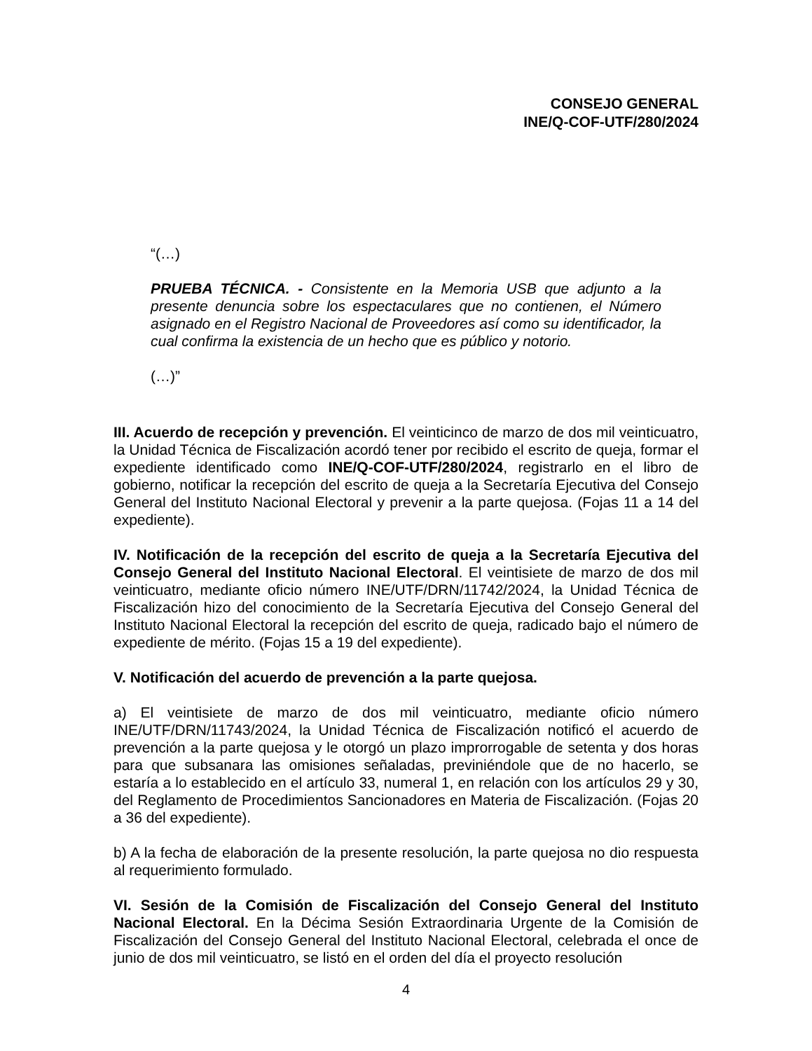CONSEJO GENERAL
INE/Q-COF-UTF/280/2024
“(…)
PRUEBA TÉCNICA. - Consistente en la Memoria USB que adjunto a la presente denuncia sobre los espectaculares que no contienen, el Número asignado en el Registro Nacional de Proveedores así como su identificador, la cual confirma la existencia de un hecho que es público y notorio.
(…)”
III. Acuerdo de recepción y prevención. El veinticinco de marzo de dos mil veinticuatro, la Unidad Técnica de Fiscalización acordó tener por recibido el escrito de queja, formar el expediente identificado como INE/Q-COF-UTF/280/2024, registrarlo en el libro de gobierno, notificar la recepción del escrito de queja a la Secretaría Ejecutiva del Consejo General del Instituto Nacional Electoral y prevenir a la parte quejosa. (Fojas 11 a 14 del expediente).
IV. Notificación de la recepción del escrito de queja a la Secretaría Ejecutiva del Consejo General del Instituto Nacional Electoral. El veintisiete de marzo de dos mil veinticuatro, mediante oficio número INE/UTF/DRN/11742/2024, la Unidad Técnica de Fiscalización hizo del conocimiento de la Secretaría Ejecutiva del Consejo General del Instituto Nacional Electoral la recepción del escrito de queja, radicado bajo el número de expediente de mérito. (Fojas 15 a 19 del expediente).
V. Notificación del acuerdo de prevención a la parte quejosa.
a) El veintisiete de marzo de dos mil veinticuatro, mediante oficio número INE/UTF/DRN/11743/2024, la Unidad Técnica de Fiscalización notificó el acuerdo de prevención a la parte quejosa y le otorgó un plazo improrrogable de setenta y dos horas para que subsanara las omisiones señaladas, previniéndole que de no hacerlo, se estaría a lo establecido en el artículo 33, numeral 1, en relación con los artículos 29 y 30, del Reglamento de Procedimientos Sancionadores en Materia de Fiscalización. (Fojas 20 a 36 del expediente).
b) A la fecha de elaboración de la presente resolución, la parte quejosa no dio respuesta al requerimiento formulado.
VI. Sesión de la Comisión de Fiscalización del Consejo General del Instituto Nacional Electoral. En la Décima Sesión Extraordinaria Urgente de la Comisión de Fiscalización del Consejo General del Instituto Nacional Electoral, celebrada el once de junio de dos mil veinticuatro, se listó en el orden del día el proyecto resolución
4